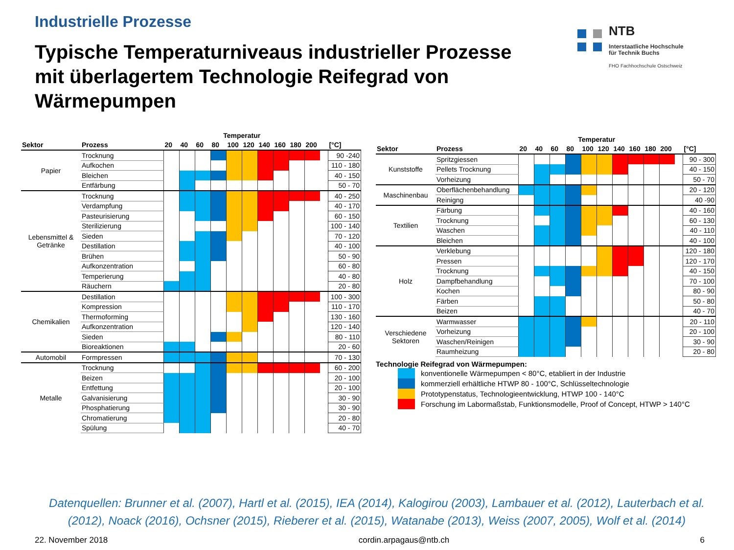Industrielle Prozesse
Typische Temperaturniveaus industrieller Prozesse
mit überlagertem Technologie Reifegrad von
Wärmepumpen
NTB
Interstaatliche Hochschule
für Technik Buchs
FHO Fachhochschule Ostschweiz
| | | Temperatur | | | | | | | | | | | |
| --- | --- | --- | --- | --- | --- | --- | --- | --- | --- | --- | --- | --- | --- |
| Sektor | Prozess | 20 | 40 | 60 | 80 | 100 | 120 | 140 | 160 | 180 | 200 | | [°C] |
| Papier | Trocknung | | | | | | | | | | | | 90 -240 |
| | Aufkochen | | | | | | | | | | | | 110 - 180 |
| | Bleichen | | | | | | | | | | | | 40 - 150 |
| | Entfärbung | | | | | | | | | | | | 50 - 70 |
| Lebensmittel & Getränke | Trocknung | | | | | | | | | | | | 40 - 250 |
| | Verdampfung | | | | | | | | | | | | 40 - 170 |
| | Pasteurisierung | | | | | | | | | | | | 60 - 150 |
| | Sterilizierung | | | | | | | | | | | | 100 - 140 |
| | Sieden | | | | | | | | | | | | 70 - 120 |
| | Destillation | | | | | | | | | | | | 40 - 100 |
| | Brühen | | | | | | | | | | | | 50 - 90 |
| | Aufkonzentration | | | | | | | | | | | | 60 - 80 |
| | Temperierung | | | | | | | | | | | | 40 - 80 |
| | Räuchern | | | | | | | | | | | | 20 - 80 |
| Chemikalien | Destillation | | | | | | | | | | | | 100 - 300 |
| | Kompression | | | | | | | | | | | | 110 - 170 |
| | Thermoforming | | | | | | | | | | | | 130 - 160 |
| | Aufkonzentration | | | | | | | | | | | | 120 - 140 |
| | Sieden | | | | | | | | | | | | 80 - 110 |
| | Bioreaktionen | | | | | | | | | | | | 20 - 60 |
| Automobil | Formpressen | | | | | | | | | | | | 70 - 130 |
| Metalle | Trocknung | | | | | | | | | | | | 60 - 200 |
| | Beizen | | | | | | | | | | | | 20 - 100 |
| | Entfettung | | | | | | | | | | | | 20 - 100 |
| | Galvanisierung | | | | | | | | | | | | 30 - 90 |
| | Phosphatierung | | | | | | | | | | | | 30 - 90 |
| | Chromatierung | | | | | | | | | | | | 20 - 80 |
| | Spülung | | | | | | | | | | | | 40 - 70 |
| | | Temperatur | | | | | | | | | | | |
| --- | --- | --- | --- | --- | --- | --- | --- | --- | --- | --- | --- | --- | --- |
| Sektor | Prozess | 20 | 40 | 60 | 80 | 100 | 120 | 140 | 160 | 180 | 200 | | [°C] |
| Kunststoffe | Spritzgiessen | | | | | | | | | | | | 90 - 300 |
| | Pellets Trocknung | | | | | | | | | | | | 40 - 150 |
| | Vorheizung | | | | | | | | | | | | 50 - 70 |
| Maschinenbau | Oberflächenbehandlung | | | | | | | | | | | | 20 - 120 |
| | Reinigng | | | | | | | | | | | | 40 -90 |
| Textilien | Färbung | | | | | | | | | | | | 40 - 160 |
| | Trocknung | | | | | | | | | | | | 60 - 130 |
| | Waschen | | | | | | | | | | | | 40 - 110 |
| | Bleichen | | | | | | | | | | | | 40 - 100 |
| Holz | Verklebung | | | | | | | | | | | | 120 - 180 |
| | Pressen | | | | | | | | | | | | 120 - 170 |
| | Trocknung | | | | | | | | | | | | 40 - 150 |
| | Dampfbehandlung | | | | | | | | | | | | 70 - 100 |
| | Kochen | | | | | | | | | | | | 80 - 90 |
| | Färben | | | | | | | | | | | | 50 - 80 |
| | Beizen | | | | | | | | | | | | 40 - 70 |
| Verschiedene Sektoren | Warmwasser | | | | | | | | | | | | 20 - 110 |
| | Vorheizung | | | | | | | | | | | | 20 - 100 |
| | Waschen/Reinigen | | | | | | | | | | | | 30 - 90 |
| | Raumheizung | | | | | | | | | | | | 20 - 80 |
Technologie Reifegrad von Wärmepumpen:
konventionelle Wärmepumpen < 80°C, etabliert in der Industrie
kommerziell erhältliche HTWP 80 - 100°C, Schlüsseltechnologie
Prototypenstatus, Technologieentwicklung, HTWP 100 - 140°C
Forschung im Labormaßstab, Funktionsmodelle, Proof of Concept, HTWP > 140°C
Datenquellen: Brunner et al. (2007), Hartl et al. (2015), IEA (2014), Kalogirou (2003), Lambauer et al. (2012), Lauterbach et al. (2012), Noack (2016), Ochsner (2015), Rieberer et al. (2015), Watanabe (2013), Weiss (2007, 2005), Wolf et al. (2014)
22. November 2018 cordin.arpagaus@ntb.ch 6